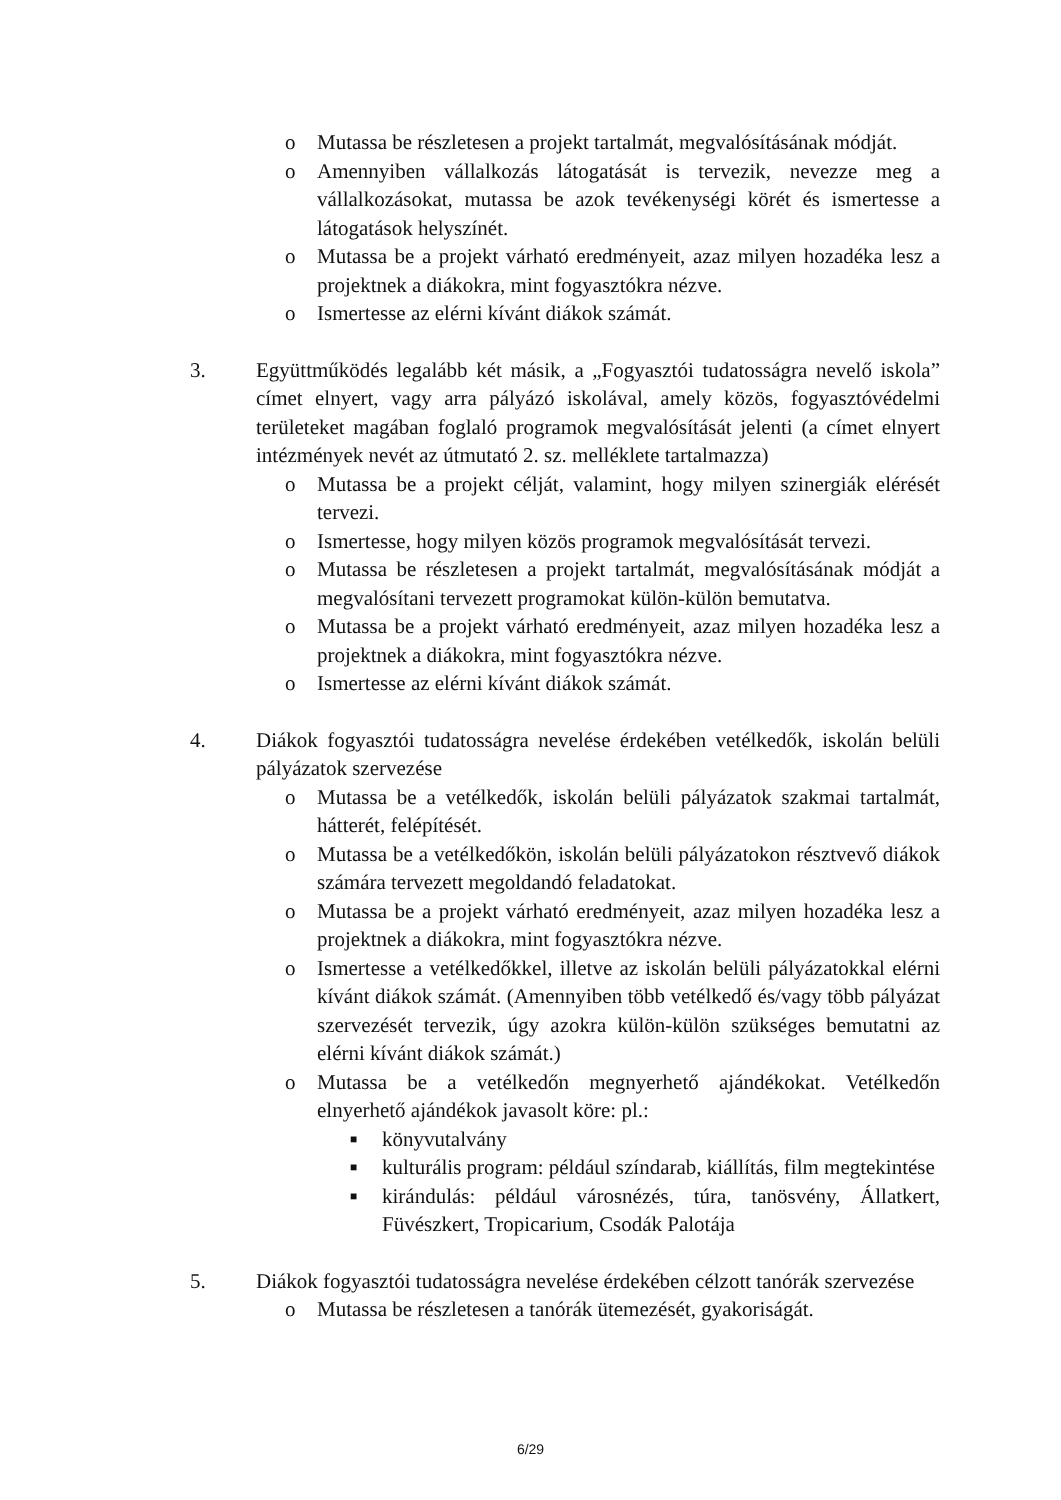o Mutassa be részletesen a projekt tartalmát, megvalósításának módját.
o Amennyiben vállalkozás látogatását is tervezik, nevezze meg a vállalkozásokat, mutassa be azok tevékenységi körét és ismertesse a látogatások helyszínét.
o Mutassa be a projekt várható eredményeit, azaz milyen hozadéka lesz a projektnek a diákokra, mint fogyasztókra nézve.
o Ismertesse az elérni kívánt diákok számát.
3. Együttműködés legalább két másik, a „Fogyasztói tudatosságra nevelő iskola” címet elnyert, vagy arra pályázó iskolával, amely közös, fogyasztóvédelmi területeket magában foglaló programok megvalósítását jelenti (a címet elnyert intézmények nevét az útmutató 2. sz. melléklete tartalmazza)
o Mutassa be a projekt célját, valamint, hogy milyen szinergiák elérését tervezi.
o Ismertesse, hogy milyen közös programok megvalósítását tervezi.
o Mutassa be részletesen a projekt tartalmát, megvalósításának módját a megvalósítani tervezett programokat külön-külön bemutatva.
o Mutassa be a projekt várható eredményeit, azaz milyen hozadéka lesz a projektnek a diákokra, mint fogyasztókra nézve.
o Ismertesse az elérni kívánt diákok számát.
4. Diákok fogyasztói tudatosságra nevelése érdekében vetélkedők, iskolán belüli pályázatok szervezése
o Mutassa be a vetélkedők, iskolán belüli pályázatok szakmai tartalmát, hátterét, felépítését.
o Mutassa be a vetélkedőkön, iskolán belüli pályázatokon résztvevő diákok számára tervezett megoldandó feladatokat.
o Mutassa be a projekt várható eredményeit, azaz milyen hozadéka lesz a projektnek a diákokra, mint fogyasztókra nézve.
o Ismertesse a vetélkedőkkel, illetve az iskolán belüli pályázatokkal elérni kívánt diákok számát. (Amennyiben több vetélkedő és/vagy több pályázat szervezését tervezik, úgy azokra külön-külön szükséges bemutatni az elérni kívánt diákok számát.)
o Mutassa be a vetélkedőn megnyerhető ajándékokat. Vetélkedőn elnyerhető ajándékok javasolt köre: pl.:
■ könyvutalvány
■ kulturális program: például színdarab, kiállítás, film megtekintése
■ kirándulás: például városnézés, túra, tanösvény, Állatkert, Füvészkert, Tropicarium, Csodák Palotája
5. Diákok fogyasztói tudatosságra nevelése érdekében célzott tanórák szervezése
o Mutassa be részletesen a tanórák ütemezését, gyakoriságát.
6/29